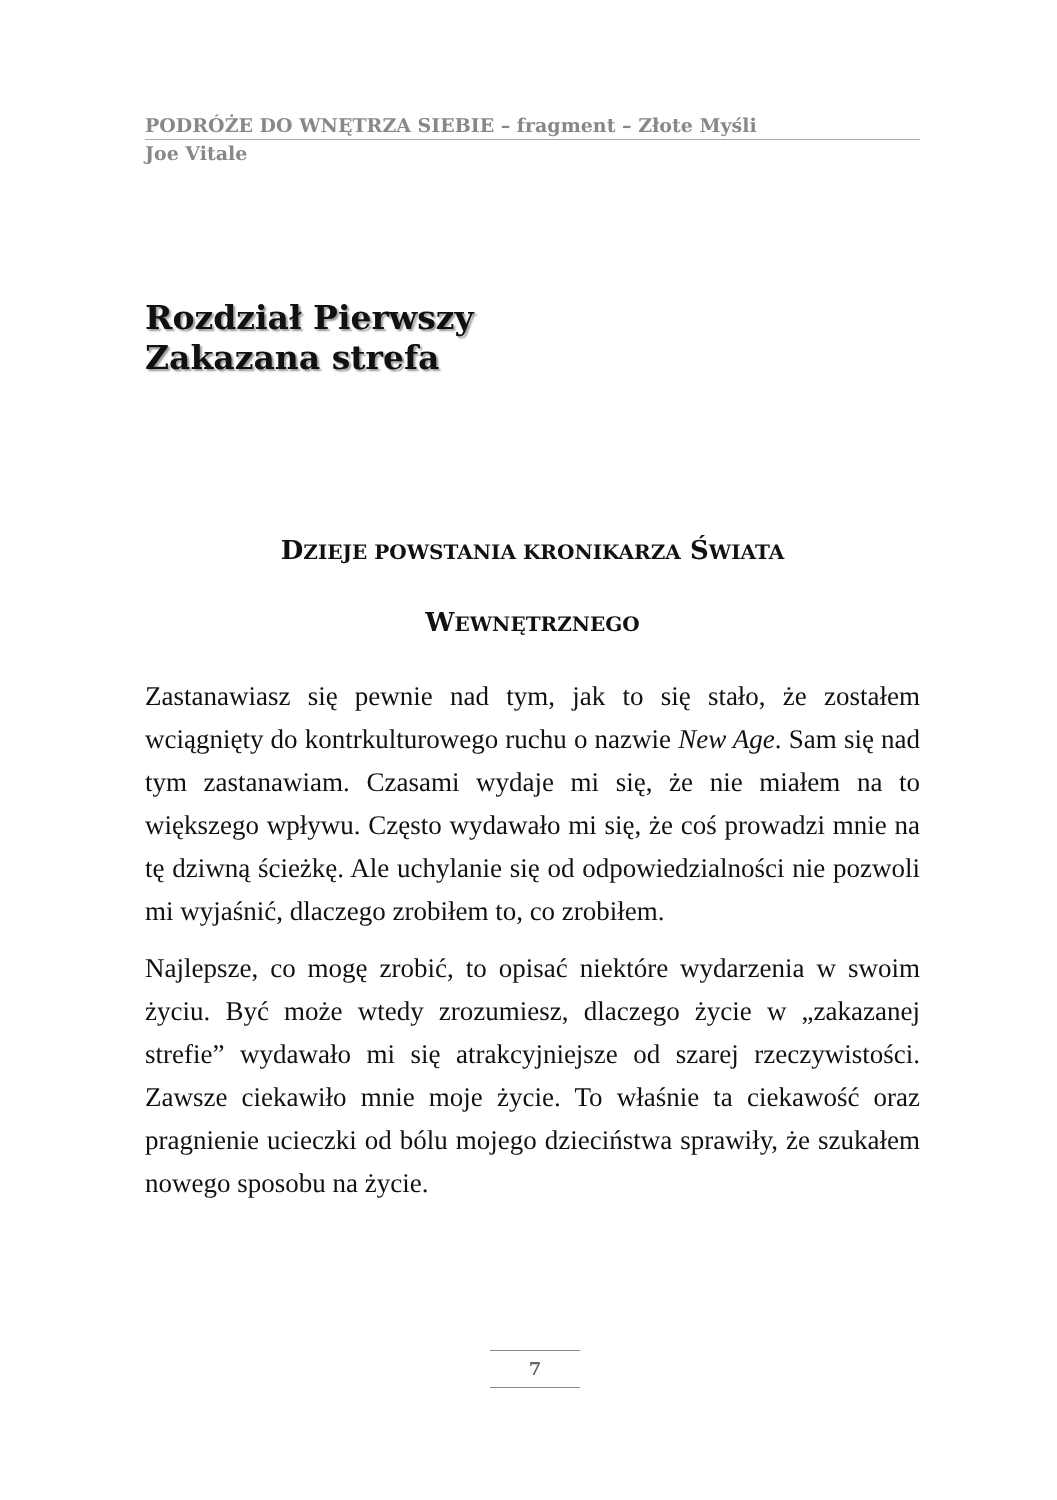PODRÓŻE DO WNĘTRZA SIEBIE – fragment – Złote Myśli
Joe Vitale
Rozdział Pierwszy
Zakazana strefa
DZIEJE POWSTANIA KRONIKARZA ŚWIATA
WEWNĘTRZNEGO
Zastanawiasz się pewnie nad tym, jak to się stało, że zostałem wciągnięty do kontrkulturowego ruchu o nazwie New Age. Sam się nad tym zastanawiam. Czasami wydaje mi się, że nie miałem na to większego wpływu. Często wydawało mi się, że coś prowadzi mnie na tę dziwną ścieżkę. Ale uchylanie się od odpowiedzialności nie pozwoli mi wyjaśnić, dlaczego zrobiłem to, co zrobiłem.
Najlepsze, co mogę zrobić, to opisać niektóre wydarzenia w swoim życiu. Być może wtedy zrozumiesz, dlaczego życie w „zakazanej strefie” wydawało mi się atrakcyjniejsze od szarej rzeczywistości. Zawsze ciekawiło mnie moje życie. To właśnie ta ciekawość oraz pragnienie ucieczki od bólu mojego dzieciństwa sprawiły, że szukałem nowego sposobu na życie.
7